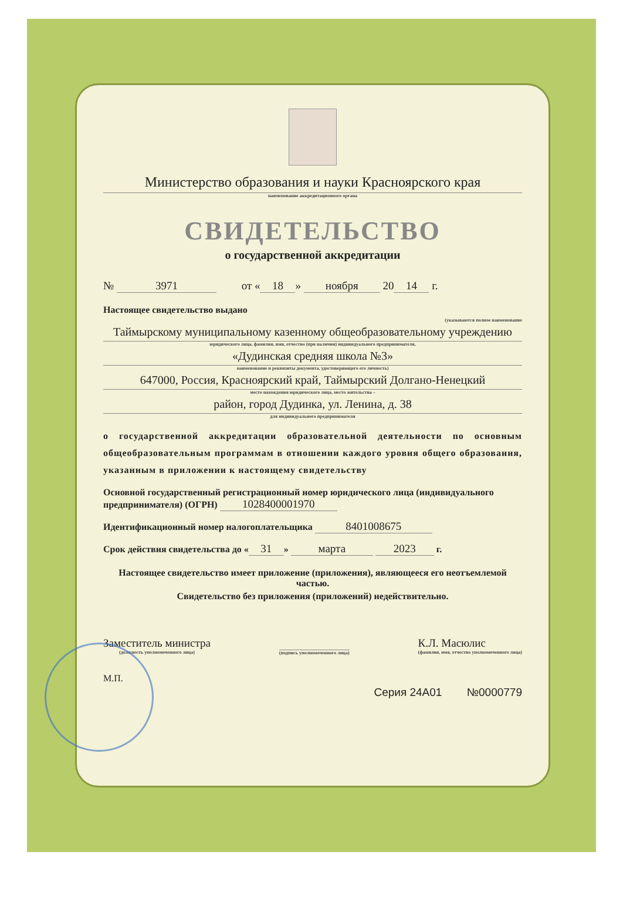Министерство образования и науки Красноярского края
наименование аккредитационного органа
СВИДЕТЕЛЬСТВО
о государственной аккредитации
№ 3971 от « 18 » ноября 20 14 г.
Настоящее свидетельство выдано
(указываются полное наименование
Таймырскому муниципальному казенному общеобразовательному учреждению
юридического лица, фамилия, имя, отчество (при наличии) индивидуального предпринимателя,
«Дудинская средняя школа №3»
наименование и реквизиты документа, удостоверяющего его личность)
647000, Россия, Красноярский край, Таймырский Долгано-Ненецкий
место нахождения юридического лица, место жительства –
район, город Дудинка, ул. Ленина, д. 38
для индивидуального предпринимателя
о государственной аккредитации образовательной деятельности по основным общеобразовательным программам в отношении каждого уровня общего образования, указанным в приложении к настоящему свидетельству
Основной государственный регистрационный номер юридического лица (индивидуального предпринимателя) (ОГРН) 1028400001970
Идентификационный номер налогоплательщика 8401008675
Срок действия свидетельства до « 31 » марта 2023 г.
Настоящее свидетельство имеет приложение (приложения), являющееся его неотъемлемой частью.
Свидетельство без приложения (приложений) недействительно.
Заместитель министра
(должность уполномоченного лица)
(подпись уполномоченного лица)
К.Л. Масюлис
(фамилия, имя, отчество уполномоченного лица)
М.П.
Серия 24А01 №0000779